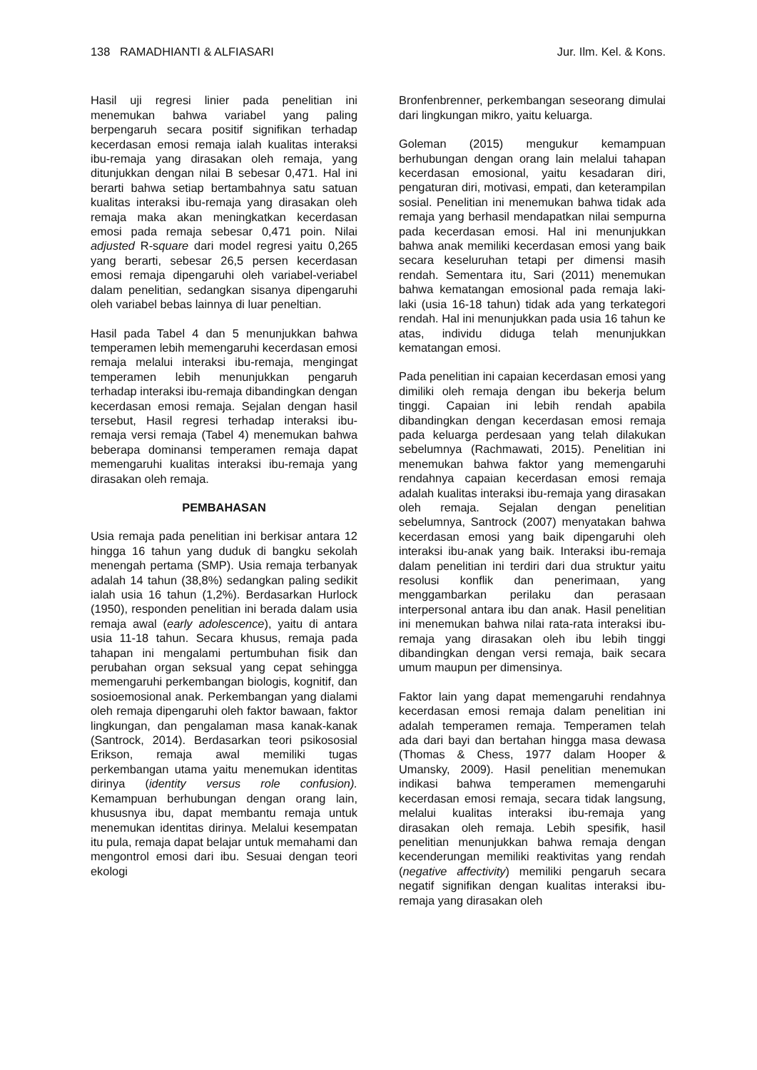138 RAMADHIANTI & ALFIASARI Jur. Ilm. Kel. & Kons.
Hasil uji regresi linier pada penelitian ini menemukan bahwa variabel yang paling berpengaruh secara positif signifikan terhadap kecerdasan emosi remaja ialah kualitas interaksi ibu-remaja yang dirasakan oleh remaja, yang ditunjukkan dengan nilai B sebesar 0,471. Hal ini berarti bahwa setiap bertambahnya satu satuan kualitas interaksi ibu-remaja yang dirasakan oleh remaja maka akan meningkatkan kecerdasan emosi pada remaja sebesar 0,471 poin. Nilai adjusted R-square dari model regresi yaitu 0,265 yang berarti, sebesar 26,5 persen kecerdasan emosi remaja dipengaruhi oleh variabel-veriabel dalam penelitian, sedangkan sisanya dipengaruhi oleh variabel bebas lainnya di luar peneltian.
Hasil pada Tabel 4 dan 5 menunjukkan bahwa temperamen lebih memengaruhi kecerdasan emosi remaja melalui interaksi ibu-remaja, mengingat temperamen lebih menunjukkan pengaruh terhadap interaksi ibu-remaja dibandingkan dengan kecerdasan emosi remaja. Sejalan dengan hasil tersebut, Hasil regresi terhadap interaksi ibu-remaja versi remaja (Tabel 4) menemukan bahwa beberapa dominansi temperamen remaja dapat memengaruhi kualitas interaksi ibu-remaja yang dirasakan oleh remaja.
PEMBAHASAN
Usia remaja pada penelitian ini berkisar antara 12 hingga 16 tahun yang duduk di bangku sekolah menengah pertama (SMP). Usia remaja terbanyak adalah 14 tahun (38,8%) sedangkan paling sedikit ialah usia 16 tahun (1,2%). Berdasarkan Hurlock (1950), responden penelitian ini berada dalam usia remaja awal (early adolescence), yaitu di antara usia 11-18 tahun. Secara khusus, remaja pada tahapan ini mengalami pertumbuhan fisik dan perubahan organ seksual yang cepat sehingga memengaruhi perkembangan biologis, kognitif, dan sosioemosional anak. Perkembangan yang dialami oleh remaja dipengaruhi oleh faktor bawaan, faktor lingkungan, dan pengalaman masa kanak-kanak (Santrock, 2014). Berdasarkan teori psikososial Erikson, remaja awal memiliki tugas perkembangan utama yaitu menemukan identitas dirinya (identity versus role confusion). Kemampuan berhubungan dengan orang lain, khususnya ibu, dapat membantu remaja untuk menemukan identitas dirinya. Melalui kesempatan itu pula, remaja dapat belajar untuk memahami dan mengontrol emosi dari ibu. Sesuai dengan teori ekologi
Bronfenbrenner, perkembangan seseorang dimulai dari lingkungan mikro, yaitu keluarga.
Goleman (2015) mengukur kemampuan berhubungan dengan orang lain melalui tahapan kecerdasan emosional, yaitu kesadaran diri, pengaturan diri, motivasi, empati, dan keterampilan sosial. Penelitian ini menemukan bahwa tidak ada remaja yang berhasil mendapatkan nilai sempurna pada kecerdasan emosi. Hal ini menunjukkan bahwa anak memiliki kecerdasan emosi yang baik secara keseluruhan tetapi per dimensi masih rendah. Sementara itu, Sari (2011) menemukan bahwa kematangan emosional pada remaja laki-laki (usia 16-18 tahun) tidak ada yang terkategori rendah. Hal ini menunjukkan pada usia 16 tahun ke atas, individu diduga telah menunjukkan kematangan emosi.
Pada penelitian ini capaian kecerdasan emosi yang dimiliki oleh remaja dengan ibu bekerja belum tinggi. Capaian ini lebih rendah apabila dibandingkan dengan kecerdasan emosi remaja pada keluarga perdesaan yang telah dilakukan sebelumnya (Rachmawati, 2015). Penelitian ini menemukan bahwa faktor yang memengaruhi rendahnya capaian kecerdasan emosi remaja adalah kualitas interaksi ibu-remaja yang dirasakan oleh remaja. Sejalan dengan penelitian sebelumnya, Santrock (2007) menyatakan bahwa kecerdasan emosi yang baik dipengaruhi oleh interaksi ibu-anak yang baik. Interaksi ibu-remaja dalam penelitian ini terdiri dari dua struktur yaitu resolusi konflik dan penerimaan, yang menggambarkan perilaku dan perasaan interpersonal antara ibu dan anak. Hasil penelitian ini menemukan bahwa nilai rata-rata interaksi ibu-remaja yang dirasakan oleh ibu lebih tinggi dibandingkan dengan versi remaja, baik secara umum maupun per dimensinya.
Faktor lain yang dapat memengaruhi rendahnya kecerdasan emosi remaja dalam penelitian ini adalah temperamen remaja. Temperamen telah ada dari bayi dan bertahan hingga masa dewasa (Thomas & Chess, 1977 dalam Hooper & Umansky, 2009). Hasil penelitian menemukan indikasi bahwa temperamen memengaruhi kecerdasan emosi remaja, secara tidak langsung, melalui kualitas interaksi ibu-remaja yang dirasakan oleh remaja. Lebih spesifik, hasil penelitian menunjukkan bahwa remaja dengan kecenderungan memiliki reaktivitas yang rendah (negative affectivity) memiliki pengaruh secara negatif signifikan dengan kualitas interaksi ibu-remaja yang dirasakan oleh